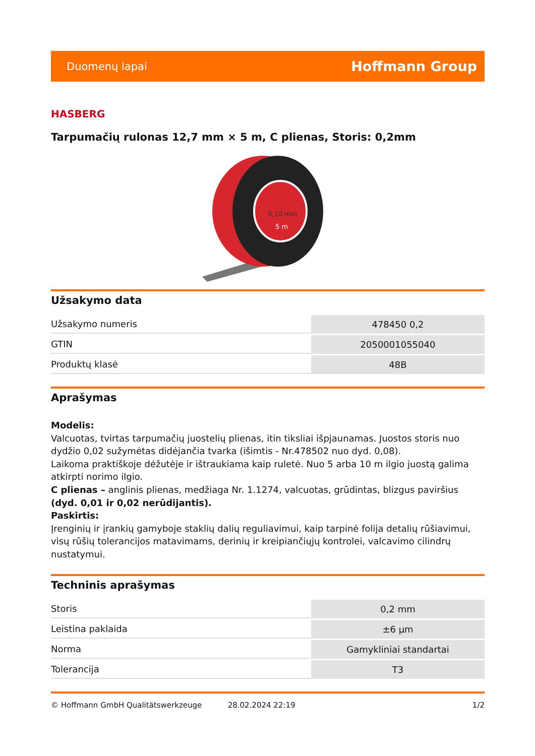Duomenų lapai Hoffmann Group
HASBERG
Tarpumačių rulonas 12,7 mm × 5 m, C plienas, Storis: 0,2mm
0,10 mm
5 m
Užsakymo data
| Užsakymo numeris | 478450 0,2 |
| GTIN | 2050001055040 |
| Produktų klasė | 48B |
Aprašymas
Modelis:
Valcuotas, tvirtas tarpumačių juostelių plienas, itin tiksliai išpjaunamas. Juostos storis nuo dydžio 0,02 sužymėtas didėjančia tvarka (išimtis - Nr.478502 nuo dyd. 0,08).
Laikoma praktiškoje dėžutėje ir ištraukiama kaip ruletė. Nuo 5 arba 10 m ilgio juostą galima atkirpti norimo ilgio.
C plienas – anglinis plienas, medžiaga Nr. 1.1274, valcuotas, grūdintas, blizgus paviršius (dyd. 0,01 ir 0,02 nerūdijantis).
Paskirtis:
Įrenginių ir įrankių gamyboje staklių dalių reguliavimui, kaip tarpinė folija detalių rūšiavimui, visų rūšių tolerancijos matavimams, derinių ir kreipiančiųjų kontrolei, valcavimo cilindrų nustatymui.
Techninis aprašymas
| Storis | 0,2 mm |
| Leistina paklaida | ±6 µm |
| Norma | Gamykliniai standartai |
| Tolerancija | T3 |
© Hoffmann GmbH Qualitätswerkzeuge 28.02.2024 22:19 1/2